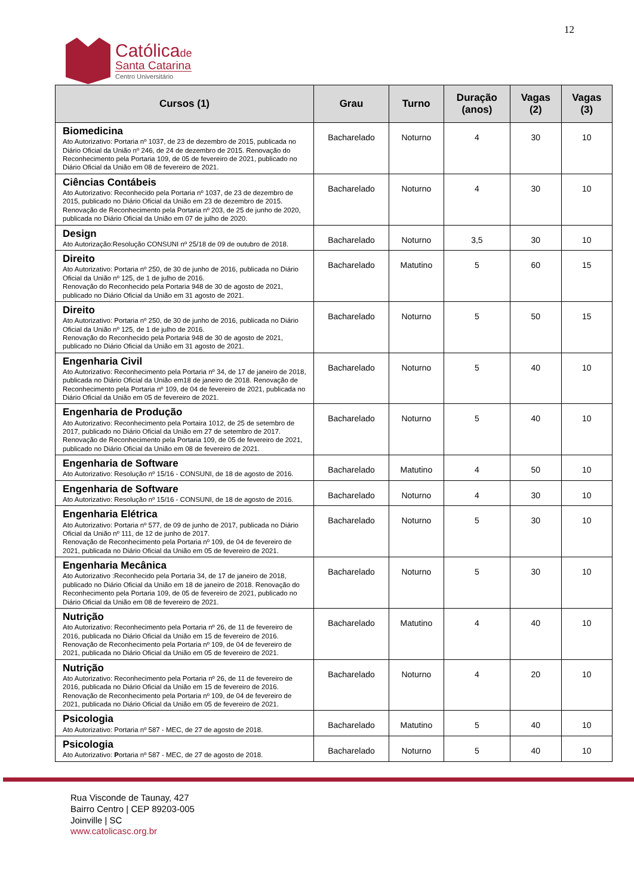12
Católicade
Santa Catarina
Centro Universitário
| Cursos (1) | Grau | Turno | Duração (anos) | Vagas (2) | Vagas (3) |
| --- | --- | --- | --- | --- | --- |
| Biomedicina Ato Autorizativo: Portaria nº 1037, de 23 de dezembro de 2015, publicada no Diário Oficial da União nº 246, de 24 de dezembro de 2015. Renovação do Reconhecimento pela Portaria 109, de 05 de fevereiro de 2021, publicado no Diário Oficial da União em 08 de fevereiro de 2021. | Bacharelado | Noturno | 4 | 30 | 10 |
| Ciências Contábeis Ato Autorizativo: Reconhecido pela Portaria nº 1037, de 23 de dezembro de 2015, publicado no Diário Oficial da União em 23 de dezembro de 2015. Renovação de Reconhecimento pela Portaria nº 203, de 25 de junho de 2020, publicada no Diário Oficial da União em 07 de julho de 2020. | Bacharelado | Noturno | 4 | 30 | 10 |
| Design Ato Autorização:Resolução CONSUNI nº 25/18 de 09 de outubro de 2018. | Bacharelado | Noturno | 3,5 | 30 | 10 |
| Direito Ato Autorizativo: Portaria nº 250, de 30 de junho de 2016, publicada no Diário Oficial da União nº 125, de 1 de julho de 2016. Renovação do Reconhecido pela Portaria 948 de 30 de agosto de 2021, publicado no Diário Oficial da União em 31 agosto de 2021. | Bacharelado | Matutino | 5 | 60 | 15 |
| Direito Ato Autorizativo: Portaria nº 250, de 30 de junho de 2016, publicada no Diário Oficial da União nº 125, de 1 de julho de 2016. Renovação do Reconhecido pela Portaria 948 de 30 de agosto de 2021, publicado no Diário Oficial da União em 31 agosto de 2021. | Bacharelado | Noturno | 5 | 50 | 15 |
| Engenharia Civil Ato Autorizativo: Reconhecimento pela Portaria nº 34, de 17 de janeiro de 2018, publicada no Diário Oficial da União em18 de janeiro de 2018. Renovação de Reconhecimento pela Portaria nº 109, de 04 de fevereiro de 2021, publicada no Diário Oficial da União em 05 de fevereiro de 2021. | Bacharelado | Noturno | 5 | 40 | 10 |
| Engenharia de Produção Ato Autorizativo: Reconhecimento pela Portaira 1012, de 25 de setembro de 2017, publicado no Diário Oficial da União em 27 de setembro de 2017. Renovação de Reconhecimento pela Portaria 109, de 05 de fevereiro de 2021, publicado no Diário Oficial da União em 08 de fevereiro de 2021. | Bacharelado | Noturno | 5 | 40 | 10 |
| Engenharia de Software Ato Autorizativo: Resolução nº 15/16 - CONSUNI, de 18 de agosto de 2016. | Bacharelado | Matutino | 4 | 50 | 10 |
| Engenharia de Software Ato Autorizativo: Resolução nº 15/16 - CONSUNI, de 18 de agosto de 2016. | Bacharelado | Noturno | 4 | 30 | 10 |
| Engenharia Elétrica Ato Autorizativo: Portaria nº 577, de 09 de junho de 2017, publicada no Diário Oficial da União nº 111, de 12 de junho de 2017. Renovação de Reconhecimento pela Portaria nº 109, de 04 de fevereiro de 2021, publicada no Diário Oficial da União em 05 de fevereiro de 2021. | Bacharelado | Noturno | 5 | 30 | 10 |
| Engenharia Mecânica Ato Autorizativo :Reconhecido pela Portaria 34, de 17 de janeiro de 2018, publicado no Diário Oficial da União em 18 de janeiro de 2018. Renovação do Reconhecimento pela Portaria 109, de 05 de fevereiro de 2021, publicado no Diário Oficial da União em 08 de fevereiro de 2021. | Bacharelado | Noturno | 5 | 30 | 10 |
| Nutrição Ato Autorizativo: Reconhecimento pela Portaria nº 26, de 11 de fevereiro de 2016, publicada no Diário Oficial da União em 15 de fevereiro de 2016. Renovação de Reconhecimento pela Portaria nº 109, de 04 de fevereiro de 2021, publicada no Diário Oficial da União em 05 de fevereiro de 2021. | Bacharelado | Matutino | 4 | 40 | 10 |
| Nutrição Ato Autorizativo: Reconhecimento pela Portaria nº 26, de 11 de fevereiro de 2016, publicada no Diário Oficial da União em 15 de fevereiro de 2016. Renovação de Reconhecimento pela Portaria nº 109, de 04 de fevereiro de 2021, publicada no Diário Oficial da União em 05 de fevereiro de 2021. | Bacharelado | Noturno | 4 | 20 | 10 |
| Psicologia Ato Autorizativo: Portaria nº 587 - MEC, de 27 de agosto de 2018. | Bacharelado | Matutino | 5 | 40 | 10 |
| Psicologia Ato Autorizativo: P ortaria nº 587 - MEC, de 27 de agosto de 2018. | Bacharelado | Noturno | 5 | 40 | 10 |
Rua Visconde de Taunay, 427
Bairro Centro | CEP 89203-005
Joinville | SC
www.catolicasc.org.br